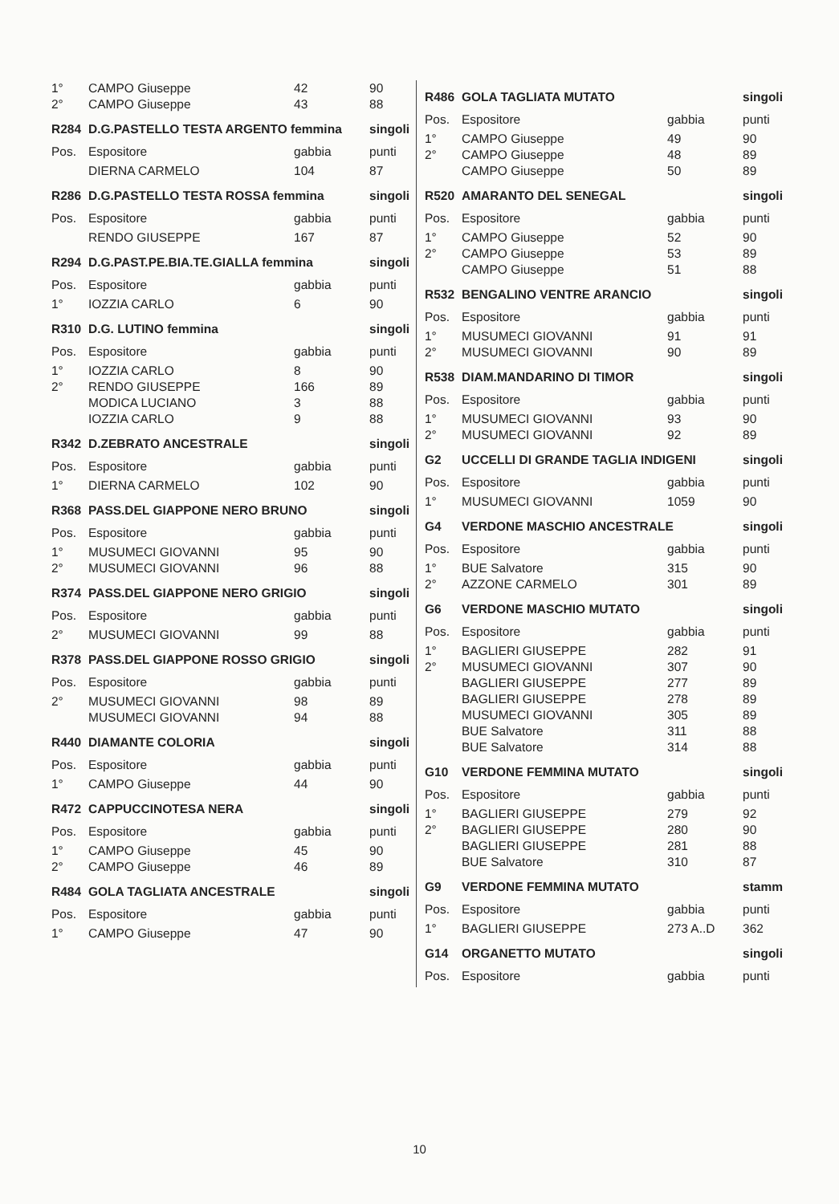| 1° | CAMPO Giuseppe | 42 | 90 |
| 2° | CAMPO Giuseppe | 43 | 88 |
| R284 | D.G.PASTELLO TESTA ARGENTO femmina | | singoli |
| Pos. | Espositore | gabbia | punti |
| | DIERNA CARMELO | 104 | 87 |
| R286 | D.G.PASTELLO TESTA ROSSA femmina | | singoli |
| Pos. | Espositore | gabbia | punti |
| | RENDO GIUSEPPE | 167 | 87 |
| R294 | D.G.PAST.PE.BIA.TE.GIALLA femmina | | singoli |
| Pos. | Espositore | gabbia | punti |
| 1° | IOZZIA CARLO | 6 | 90 |
| R310 | D.G. LUTINO femmina | | singoli |
| Pos. | Espositore | gabbia | punti |
| 1° | IOZZIA CARLO | 8 | 90 |
| 2° | RENDO GIUSEPPE | 166 | 89 |
| | MODICA LUCIANO | 3 | 88 |
| | IOZZIA CARLO | 9 | 88 |
| R342 | D.ZEBRATO ANCESTRALE | | singoli |
| Pos. | Espositore | gabbia | punti |
| 1° | DIERNA CARMELO | 102 | 90 |
| R368 | PASS.DEL GIAPPONE NERO BRUNO | | singoli |
| Pos. | Espositore | gabbia | punti |
| 1° | MUSUMECI GIOVANNI | 95 | 90 |
| 2° | MUSUMECI GIOVANNI | 96 | 88 |
| R374 | PASS.DEL GIAPPONE NERO GRIGIO | | singoli |
| Pos. | Espositore | gabbia | punti |
| 2° | MUSUMECI GIOVANNI | 99 | 88 |
| R378 | PASS.DEL GIAPPONE ROSSO GRIGIO | | singoli |
| Pos. | Espositore | gabbia | punti |
| 2° | MUSUMECI GIOVANNI | 98 | 89 |
| | MUSUMECI GIOVANNI | 94 | 88 |
| R440 | DIAMANTE COLORIA | | singoli |
| Pos. | Espositore | gabbia | punti |
| 1° | CAMPO Giuseppe | 44 | 90 |
| R472 | CAPPUCCINOTESA NERA | | singoli |
| Pos. | Espositore | gabbia | punti |
| 1° | CAMPO Giuseppe | 45 | 90 |
| 2° | CAMPO Giuseppe | 46 | 89 |
| R484 | GOLA TAGLIATA ANCESTRALE | | singoli |
| Pos. | Espositore | gabbia | punti |
| 1° | CAMPO Giuseppe | 47 | 90 |
| R486 | GOLA TAGLIATA MUTATO | | singoli |
| --- | --- | --- | --- |
| Pos. | Espositore | gabbia | punti |
| 1° | CAMPO Giuseppe | 49 | 90 |
| 2° | CAMPO Giuseppe | 48 | 89 |
| | CAMPO Giuseppe | 50 | 89 |
| R520 | AMARANTO DEL SENEGAL | | singoli |
| Pos. | Espositore | gabbia | punti |
| 1° | CAMPO Giuseppe | 52 | 90 |
| 2° | CAMPO Giuseppe | 53 | 89 |
| | CAMPO Giuseppe | 51 | 88 |
| R532 | BENGALINO VENTRE ARANCIO | | singoli |
| Pos. | Espositore | gabbia | punti |
| 1° | MUSUMECI GIOVANNI | 91 | 91 |
| 2° | MUSUMECI GIOVANNI | 90 | 89 |
| R538 | DIAM.MANDARINO DI TIMOR | | singoli |
| Pos. | Espositore | gabbia | punti |
| 1° | MUSUMECI GIOVANNI | 93 | 90 |
| 2° | MUSUMECI GIOVANNI | 92 | 89 |
| G2 | UCCELLI DI GRANDE TAGLIA INDIGENI | | singoli |
| Pos. | Espositore | gabbia | punti |
| 1° | MUSUMECI GIOVANNI | 1059 | 90 |
| G4 | VERDONE MASCHIO ANCESTRALE | | singoli |
| Pos. | Espositore | gabbia | punti |
| 1° | BUE Salvatore | 315 | 90 |
| 2° | AZZONE CARMELO | 301 | 89 |
| G6 | VERDONE MASCHIO MUTATO | | singoli |
| Pos. | Espositore | gabbia | punti |
| 1° | BAGLIERI GIUSEPPE | 282 | 91 |
| 2° | MUSUMECI GIOVANNI | 307 | 90 |
| | BAGLIERI GIUSEPPE | 277 | 89 |
| | BAGLIERI GIUSEPPE | 278 | 89 |
| | MUSUMECI GIOVANNI | 305 | 89 |
| | BUE Salvatore | 311 | 88 |
| | BUE Salvatore | 314 | 88 |
| G10 | VERDONE FEMMINA MUTATO | | singoli |
| Pos. | Espositore | gabbia | punti |
| 1° | BAGLIERI GIUSEPPE | 279 | 92 |
| 2° | BAGLIERI GIUSEPPE | 280 | 90 |
| | BAGLIERI GIUSEPPE | 281 | 88 |
| | BUE Salvatore | 310 | 87 |
| G9 | VERDONE FEMMINA MUTATO | | stamm |
| Pos. | Espositore | gabbia | punti |
| 1° | BAGLIERI GIUSEPPE | 273 A..D | 362 |
| G14 | ORGANETTO MUTATO | | singoli |
| Pos. | Espositore | gabbia | punti |
10